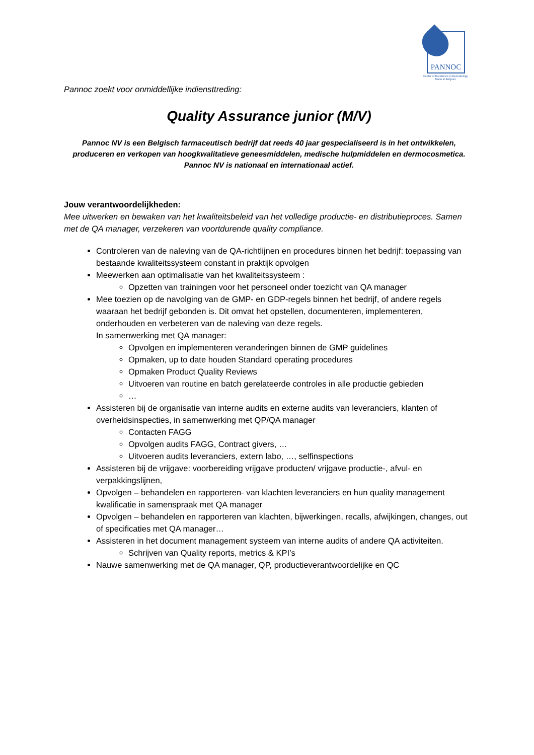PANNOC
Center of Excellence in Dermatology
Made in Belgium
Pannoc zoekt voor onmiddellijke indiensttreding:
Quality Assurance junior (M/V)
Pannoc NV is een Belgisch farmaceutisch bedrijf dat reeds 40 jaar gespecialiseerd is in het ontwikkelen, produceren en verkopen van hoogkwalitatieve geneesmiddelen, medische hulpmiddelen en dermocosmetica. Pannoc NV is nationaal en internationaal actief.
Jouw verantwoordelijkheden:
Mee uitwerken en bewaken van het kwaliteitsbeleid van het volledige productie- en distributieproces. Samen met de QA manager, verzekeren van voortdurende quality compliance.
Controleren van de naleving van de QA-richtlijnen en procedures binnen het bedrijf: toepassing van bestaande kwaliteitssysteem constant in praktijk opvolgen
Meewerken aan optimalisatie van het kwaliteitssysteem :
Opzetten van trainingen voor het personeel onder toezicht van QA manager
Mee toezien op de navolging van de GMP- en GDP-regels binnen het bedrijf, of andere regels waaraan het bedrijf gebonden is. Dit omvat het opstellen, documenteren, implementeren, onderhouden en verbeteren van de naleving van deze regels.
In samenwerking met QA manager:
Opvolgen en implementeren veranderingen binnen de GMP guidelines
Opmaken, up to date houden Standard operating procedures
Opmaken Product Quality Reviews
Uitvoeren van routine en batch gerelateerde controles in alle productie gebieden
…
Assisteren bij de organisatie van interne audits en externe audits van leveranciers, klanten of overheidsinspecties, in samenwerking met QP/QA manager
Contacten FAGG
Opvolgen audits FAGG, Contract givers, …
Uitvoeren audits leveranciers, extern labo, …, selfinspections
Assisteren bij de vrijgave: voorbereiding vrijgave producten/ vrijgave productie-, afvul- en verpakkingslijnen,
Opvolgen – behandelen en rapporteren- van klachten leveranciers en hun quality management kwalificatie in samenspraak met QA manager
Opvolgen – behandelen en rapporteren van klachten, bijwerkingen, recalls, afwijkingen, changes, out of specificaties met QA manager…
Assisteren in het document management systeem van interne audits of andere QA activiteiten.
Schrijven van Quality reports, metrics & KPI’s
Nauwe samenwerking met de QA manager, QP, productieverantwoordelijke en QC